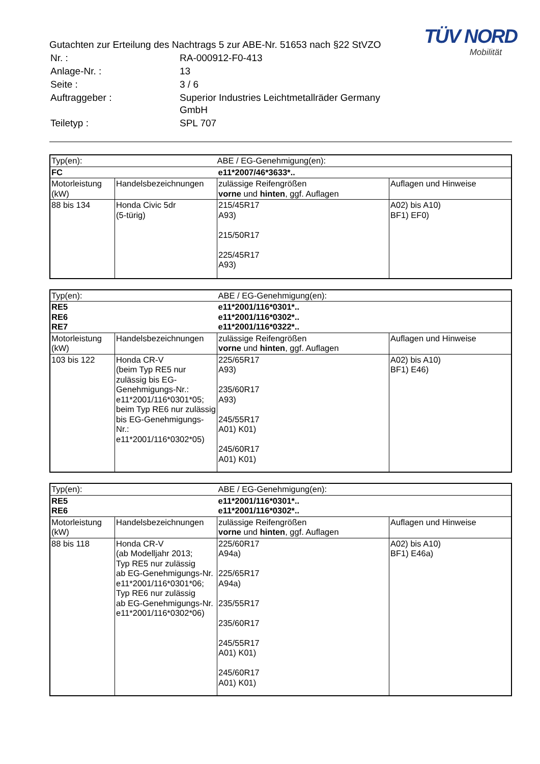TÜV NORD
Mobilität
Gutachten zur Erteilung des Nachtrags 5 zur ABE-Nr. 51653 nach §22 StVZO
| Nr. : | RA-000912-F0-413 |
| Anlage-Nr. : | 13 |
| Seite : | 3 / 6 |
| Auftraggeber : | Superior Industries Leichtmetallräder Germany GmbH |
| Teiletyp : | SPL 707 |
| Typ(en): | | ABE / EG-Genehmigung(en): | |
| FC | | e11*2007/46*3633*.. | |
| Motorleistung (kW) | Handelsbezeichnungen | zulässige Reifengrößen vorne und hinten , ggf. Auflagen | Auflagen und Hinweise |
| 88 bis 134 | Honda Civic 5dr (5-türig) | 215/45R17 A93) 215/50R17 225/45R17 A93) | A02) bis A10) BF1) EF0) |
| Typ(en): | | ABE / EG-Genehmigung(en): | |
| RE5 RE6 RE7 | | e11*2001/116*0301*.. e11*2001/116*0302*.. e11*2001/116*0322*.. | |
| Motorleistung (kW) | Handelsbezeichnungen | zulässige Reifengrößen vorne und hinten , ggf. Auflagen | Auflagen und Hinweise |
| 103 bis 122 | Honda CR-V (beim Typ RE5 nur zulässig bis EG-Genehmigungs-Nr.: e11*2001/116*0301*05; beim Typ RE6 nur zulässig bis EG-Genehmigungs-Nr.: e11*2001/116*0302*05) | 225/65R17 A93) 235/60R17 A93) 245/55R17 A01) K01) 245/60R17 A01) K01) | A02) bis A10) BF1) E46) |
| Typ(en): | | ABE / EG-Genehmigung(en): | |
| RE5 RE6 | | e11*2001/116*0301*.. e11*2001/116*0302*.. | |
| Motorleistung (kW) | Handelsbezeichnungen | zulässige Reifengrößen vorne und hinten , ggf. Auflagen | Auflagen und Hinweise |
| 88 bis 118 | Honda CR-V (ab Modelljahr 2013; Typ RE5 nur zulässig ab EG-Genehmigungs-Nr. e11*2001/116*0301*06; Typ RE6 nur zulässig ab EG-Genehmigungs-Nr. e11*2001/116*0302*06) | 225/60R17 A94a) 225/65R17 A94a) 235/55R17 235/60R17 245/55R17 A01) K01) 245/60R17 A01) K01) | A02) bis A10) BF1) E46a) |